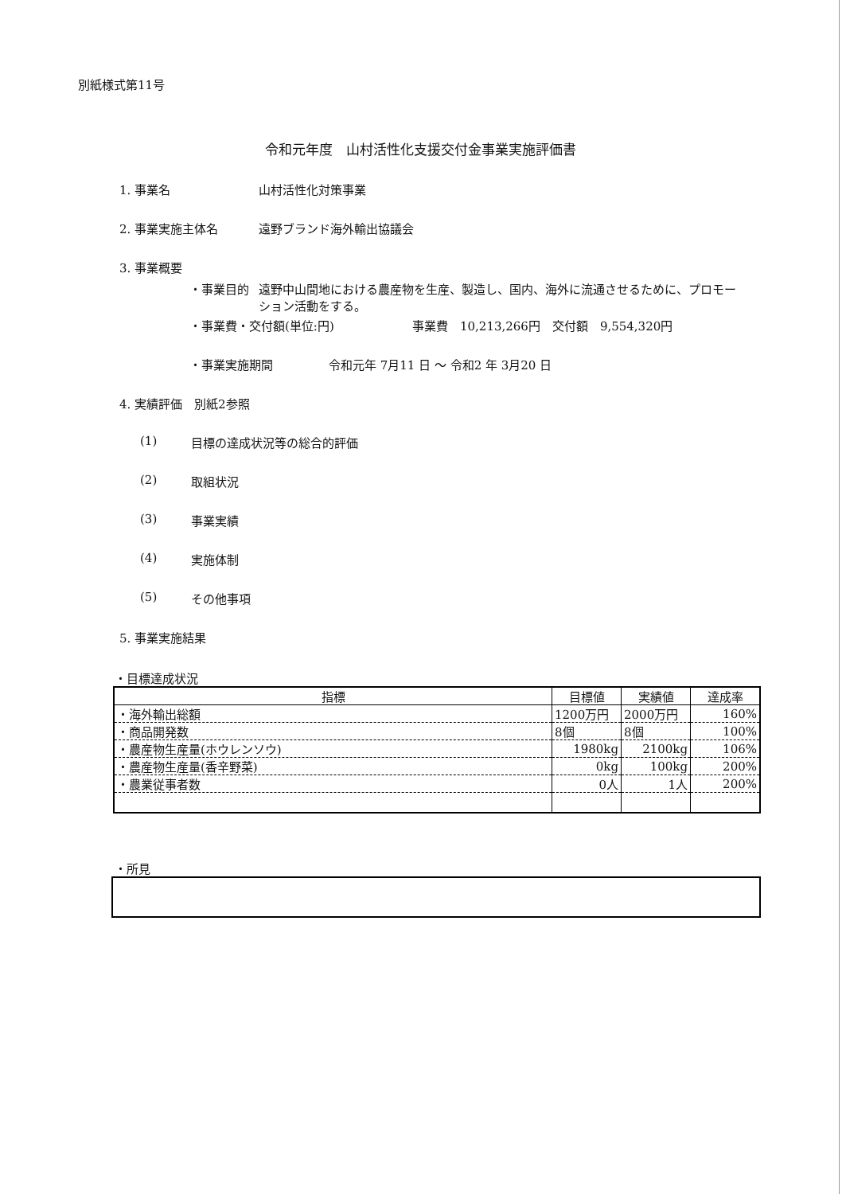別紙様式第11号
令和元年度　山村活性化支援交付金事業実施評価書
1. 事業名 山村活性化対策事業
2. 事業実施主体名 遠野ブランド海外輸出協議会
3. 事業概要
・事業目的 遠野中山間地における農産物を生産、製造し、国内、海外に流通させるために、プロモーション活動をする。
・事業費・交付額(単位:円) 事業費　10,213,266円　交付額　9,554,320円
・事業実施期間 令和元年 7月11 日 ～ 令和2 年 3月20 日
4. 実績評価　別紙2参照
(1) 目標の達成状況等の総合的評価
(2) 取組状況
(3) 事業実績
(4) 実施体制
(5) その他事項
5. 事業実施結果
・目標達成状況
| 指標 | 目標値 | 実績値 | 達成率 |
| --- | --- | --- | --- |
| ・海外輸出総額 | 1200万円 | 2000万円 | 160% |
| ・商品開発数 | 8個 | 8個 | 100% |
| ・農産物生産量(ホウレンソウ) | 1980kg | 2100kg | 106% |
| ・農産物生産量(香辛野菜) | 0kg | 100kg | 200% |
| ・農業従事者数 | 0人 | 1人 | 200% |
・所見